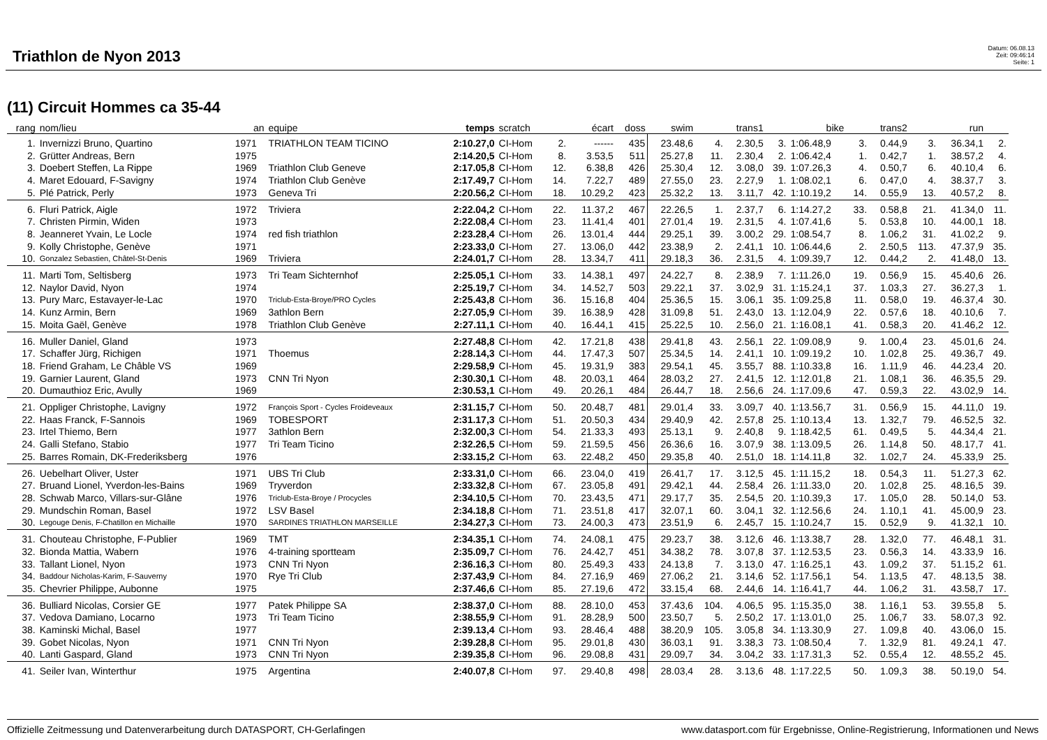Triathlon de Nyon 2013
Datum: 06.08.13
Zeit: 09:46:14
Seite: 1
(11) Circuit Hommes ca 35-44
| rang | nom/lieu | an | equipe | temps | scratch | | écart | doss | swim | | trans1 | | bike | | trans2 | | run | |
| --- | --- | --- | --- | --- | --- | --- | --- | --- | --- | --- | --- | --- | --- | --- | --- | --- | --- | --- |
| 1. | Invernizzi Bruno, Quartino | 1971 | TRIATHLON TEAM TICINO | 2:10.27,0 | CI-Hom | 2. | ------ | 435 | 23.48,6 | 4. | 2.30,5 | 3. | 1:06.48,9 | 3. | 0.44,9 | 3. | 36.34,1 | 2. |
| 2. | Grütter Andreas, Bern | 1975 | | 2:14.20,5 | CI-Hom | 8. | 3.53,5 | 511 | 25.27,8 | 11. | 2.30,4 | 2. | 1:06.42,4 | 1. | 0.42,7 | 1. | 38.57,2 | 4. |
| 3. | Doebert Steffen, La Rippe | 1969 | Triathlon Club Geneve | 2:17.05,8 | CI-Hom | 12. | 6.38,8 | 426 | 25.30,4 | 12. | 3.08,0 | 39. | 1:07.26,3 | 4. | 0.50,7 | 6. | 40.10,4 | 6. |
| 4. | Maret Edouard, F-Savigny | 1974 | Triathlon Club Genève | 2:17.49,7 | CI-Hom | 14. | 7.22,7 | 489 | 27.55,0 | 23. | 2.27,9 | 1. | 1:08.02,1 | 6. | 0.47,0 | 4. | 38.37,7 | 3. |
| 5. | Plé Patrick, Perly | 1973 | Geneva Tri | 2:20.56,2 | CI-Hom | 18. | 10.29,2 | 423 | 25.32,2 | 13. | 3.11,7 | 42. | 1:10.19,2 | 14. | 0.55,9 | 13. | 40.57,2 | 8. |
| 6. | Fluri Patrick, Aigle | 1972 | Triviera | 2:22.04,2 | CI-Hom | 22. | 11.37,2 | 467 | 22.26,5 | 1. | 2.37,7 | 6. | 1:14.27,2 | 33. | 0.58,8 | 21. | 41.34,0 | 11. |
| 7. | Christen Pirmin, Widen | 1973 | | 2:22.08,4 | CI-Hom | 23. | 11.41,4 | 401 | 27.01,4 | 19. | 2.31,5 | 4. | 1:07.41,6 | 5. | 0.53,8 | 10. | 44.00,1 | 18. |
| 8. | Jeanneret Yvain, Le Locle | 1974 | red fish triathlon | 2:23.28,4 | CI-Hom | 26. | 13.01,4 | 444 | 29.25,1 | 39. | 3.00,2 | 29. | 1:08.54,7 | 8. | 1.06,2 | 31. | 41.02,2 | 9. |
| 9. | Kolly Christophe, Genève | 1971 | | 2:23.33,0 | CI-Hom | 27. | 13.06,0 | 442 | 23.38,9 | 2. | 2.41,1 | 10. | 1:06.44,6 | 2. | 2.50,5 | 113. | 47.37,9 | 35. |
| 10. | Gonzalez Sebastien, Châtel-St-Denis | 1969 | Triviera | 2:24.01,7 | CI-Hom | 28. | 13.34,7 | 411 | 29.18,3 | 36. | 2.31,5 | 4. | 1:09.39,7 | 12. | 0.44,2 | 2. | 41.48,0 | 13. |
| 11. | Marti Tom, Seltisberg | 1973 | Tri Team Sichternhof | 2:25.05,1 | CI-Hom | 33. | 14.38,1 | 497 | 24.22,7 | 8. | 2.38,9 | 7. | 1:11.26,0 | 19. | 0.56,9 | 15. | 45.40,6 | 26. |
| 12. | Naylor David, Nyon | 1974 | | 2:25.19,7 | CI-Hom | 34. | 14.52,7 | 503 | 29.22,1 | 37. | 3.02,9 | 31. | 1:15.24,1 | 37. | 1.03,3 | 27. | 36.27,3 | 1. |
| 13. | Pury Marc, Estavayer-le-Lac | 1970 | Triclub-Esta-Broye/PRO Cycles | 2:25.43,8 | CI-Hom | 36. | 15.16,8 | 404 | 25.36,5 | 15. | 3.06,1 | 35. | 1:09.25,8 | 11. | 0.58,0 | 19. | 46.37,4 | 30. |
| 14. | Kunz Armin, Bern | 1969 | 3athlon Bern | 2:27.05,9 | CI-Hom | 39. | 16.38,9 | 428 | 31.09,8 | 51. | 2.43,0 | 13. | 1:12.04,9 | 22. | 0.57,6 | 18. | 40.10,6 | 7. |
| 15. | Moita Gaël, Genève | 1978 | Triathlon Club Genève | 2:27.11,1 | CI-Hom | 40. | 16.44,1 | 415 | 25.22,5 | 10. | 2.56,0 | 21. | 1:16.08,1 | 41. | 0.58,3 | 20. | 41.46,2 | 12. |
| 16. | Muller Daniel, Gland | 1973 | | 2:27.48,8 | CI-Hom | 42. | 17.21,8 | 438 | 29.41,8 | 43. | 2.56,1 | 22. | 1:09.08,9 | 9. | 1.00,4 | 23. | 45.01,6 | 24. |
| 17. | Schaffer Jürg, Richigen | 1971 | Thoemus | 2:28.14,3 | CI-Hom | 44. | 17.47,3 | 507 | 25.34,5 | 14. | 2.41,1 | 10. | 1:09.19,2 | 10. | 1.02,8 | 25. | 49.36,7 | 49. |
| 18. | Friend Graham, Le Châble VS | 1969 | | 2:29.58,9 | CI-Hom | 45. | 19.31,9 | 383 | 29.54,1 | 45. | 3.55,7 | 88. | 1:10.33,8 | 16. | 1.11,9 | 46. | 44.23,4 | 20. |
| 19. | Garnier Laurent, Gland | 1973 | CNN Tri Nyon | 2:30.30,1 | CI-Hom | 48. | 20.03,1 | 464 | 28.03,2 | 27. | 2.41,5 | 12. | 1:12.01,8 | 21. | 1.08,1 | 36. | 46.35,5 | 29. |
| 20. | Dumauthioz Eric, Avully | 1969 | | 2:30.53,1 | CI-Hom | 49. | 20.26,1 | 484 | 26.44,7 | 18. | 2.56,6 | 24. | 1:17.09,6 | 47. | 0.59,3 | 22. | 43.02,9 | 14. |
| 21. | Oppliger Christophe, Lavigny | 1972 | François Sport - Cycles Froideveaux | 2:31.15,7 | CI-Hom | 50. | 20.48,7 | 481 | 29.01,4 | 33. | 3.09,7 | 40. | 1:13.56,7 | 31. | 0.56,9 | 15. | 44.11,0 | 19. |
| 22. | Haas Franck, F-Sannois | 1969 | TOBESPORT | 2:31.17,3 | CI-Hom | 51. | 20.50,3 | 434 | 29.40,9 | 42. | 2.57,8 | 25. | 1:10.13,4 | 13. | 1.32,7 | 79. | 46.52,5 | 32. |
| 23. | Irtel Thiemo, Bern | 1977 | 3athlon Bern | 2:32.00,3 | CI-Hom | 54. | 21.33,3 | 493 | 25.13,1 | 9. | 2.40,8 | 9. | 1:18.42,5 | 61. | 0.49,5 | 5. | 44.34,4 | 21. |
| 24. | Galli Stefano, Stabio | 1977 | Tri Team Ticino | 2:32.26,5 | CI-Hom | 59. | 21.59,5 | 456 | 26.36,6 | 16. | 3.07,9 | 38. | 1:13.09,5 | 26. | 1.14,8 | 50. | 48.17,7 | 41. |
| 25. | Barres Romain, DK-Frederiksberg | 1976 | | 2:33.15,2 | CI-Hom | 63. | 22.48,2 | 450 | 29.35,8 | 40. | 2.51,0 | 18. | 1:14.11,8 | 32. | 1.02,7 | 24. | 45.33,9 | 25. |
| 26. | Uebelhart Oliver, Uster | 1971 | UBS Tri Club | 2:33.31,0 | CI-Hom | 66. | 23.04,0 | 419 | 26.41,7 | 17. | 3.12,5 | 45. | 1:11.15,2 | 18. | 0.54,3 | 11. | 51.27,3 | 62. |
| 27. | Bruand Lionel, Yverdon-les-Bains | 1969 | Tryverdon | 2:33.32,8 | CI-Hom | 67. | 23.05,8 | 491 | 29.42,1 | 44. | 2.58,4 | 26. | 1:11.33,0 | 20. | 1.02,8 | 25. | 48.16,5 | 39. |
| 28. | Schwab Marco, Villars-sur-Glâne | 1976 | Triclub-Esta-Broye / Procycles | 2:34.10,5 | CI-Hom | 70. | 23.43,5 | 471 | 29.17,7 | 35. | 2.54,5 | 20. | 1:10.39,3 | 17. | 1.05,0 | 28. | 50.14,0 | 53. |
| 29. | Mundschin Roman, Basel | 1972 | LSV Basel | 2:34.18,8 | CI-Hom | 71. | 23.51,8 | 417 | 32.07,1 | 60. | 3.04,1 | 32. | 1:12.56,6 | 24. | 1.10,1 | 41. | 45.00,9 | 23. |
| 30. | Legouge Denis, F-Chatillon en Michaille | 1970 | SARDINES TRIATHLON MARSEILLE | 2:34.27,3 | CI-Hom | 73. | 24.00,3 | 473 | 23.51,9 | 6. | 2.45,7 | 15. | 1:10.24,7 | 15. | 0.52,9 | 9. | 41.32,1 | 10. |
| 31. | Chouteau Christophe, F-Publier | 1969 | TMT | 2:34.35,1 | CI-Hom | 74. | 24.08,1 | 475 | 29.23,7 | 38. | 3.12,6 | 46. | 1:13.38,7 | 28. | 1.32,0 | 77. | 46.48,1 | 31. |
| 32. | Bionda Mattia, Wabern | 1976 | 4-training sportteam | 2:35.09,7 | CI-Hom | 76. | 24.42,7 | 451 | 34.38,2 | 78. | 3.07,8 | 37. | 1:12.53,5 | 23. | 0.56,3 | 14. | 43.33,9 | 16. |
| 33. | Tallant Lionel, Nyon | 1973 | CNN Tri Nyon | 2:36.16,3 | CI-Hom | 80. | 25.49,3 | 433 | 24.13,8 | 7. | 3.13,0 | 47. | 1:16.25,1 | 43. | 1.09,2 | 37. | 51.15,2 | 61. |
| 34. | Baddour Nicholas-Karim, F-Sauverny | 1970 | Rye Tri Club | 2:37.43,9 | CI-Hom | 84. | 27.16,9 | 469 | 27.06,2 | 21. | 3.14,6 | 52. | 1:17.56,1 | 54. | 1.13,5 | 47. | 48.13,5 | 38. |
| 35. | Chevrier Philippe, Aubonne | 1975 | | 2:37.46,6 | CI-Hom | 85. | 27.19,6 | 472 | 33.15,4 | 68. | 2.44,6 | 14. | 1:16.41,7 | 44. | 1.06,2 | 31. | 43.58,7 | 17. |
| 36. | Bulliard Nicolas, Corsier GE | 1977 | Patek Philippe SA | 2:38.37,0 | CI-Hom | 88. | 28.10,0 | 453 | 37.43,6 | 104. | 4.06,5 | 95. | 1:15.35,0 | 38. | 1.16,1 | 53. | 39.55,8 | 5. |
| 37. | Vedova Damiano, Locarno | 1973 | Tri Team Ticino | 2:38.55,9 | CI-Hom | 91. | 28.28,9 | 500 | 23.50,7 | 5. | 2.50,2 | 17. | 1:13.01,0 | 25. | 1.06,7 | 33. | 58.07,3 | 92. |
| 38. | Kaminski Michal, Basel | 1977 | | 2:39.13,4 | CI-Hom | 93. | 28.46,4 | 488 | 38.20,9 | 105. | 3.05,8 | 34. | 1:13.30,9 | 27. | 1.09,8 | 40. | 43.06,0 | 15. |
| 39. | Gobet Nicolas, Nyon | 1971 | CNN Tri Nyon | 2:39.28,8 | CI-Hom | 95. | 29.01,8 | 430 | 36.03,1 | 91. | 3.38,3 | 73. | 1:08.50,4 | 7. | 1.32,9 | 81. | 49.24,1 | 47. |
| 40. | Lanti Gaspard, Gland | 1973 | CNN Tri Nyon | 2:39.35,8 | CI-Hom | 96. | 29.08,8 | 431 | 29.09,7 | 34. | 3.04,2 | 33. | 1:17.31,3 | 52. | 0.55,4 | 12. | 48.55,2 | 45. |
| 41. | Seiler Ivan, Winterthur | 1975 | Argentina | 2:40.07,8 | CI-Hom | 97. | 29.40,8 | 498 | 28.03,4 | 28. | 3.13,6 | 48. | 1:17.22,5 | 50. | 1.09,3 | 38. | 50.19,0 | 54. |
Offizielle Zeitmessung und Datenverarbeitung durch DATASPORT, CH-Gerlafingen www.datasport.com für Ergebnisse, Online-Registrierung, Informationen und News